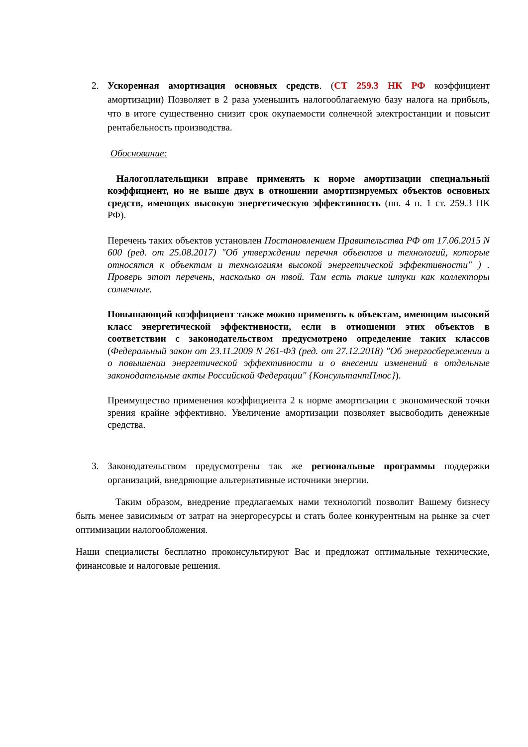2. Ускоренная амортизация основных средств. (СТ 259.3 НК РФ коэффициент амортизации) Позволяет в 2 раза уменьшить налогооблагаемую базу налога на прибыль, что в итоге существенно снизит срок окупаемости солнечной электростанции и повысит рентабельность производства.
Обоснование:
Налогоплательщики вправе применять к норме амортизации специальный коэффициент, но не выше двух в отношении амортизируемых объектов основных средств, имеющих высокую энергетическую эффективность (пп. 4 п. 1 ст. 259.3 НК РФ).
Перечень таких объектов установлен Постановлением Правительства РФ от 17.06.2015 N 600 (ред. от 25.08.2017) "Об утверждении перечня объектов и технологий, которые относятся к объектам и технологиям высокой энергетической эффективности" ) . Проверь этот перечень, насколько он твой. Там есть такие штуки как коллекторы солнечные.
Повышающий коэффициент также можно применять к объектам, имеющим высокий класс энергетической эффективности, если в отношении этих объектов в соответствии с законодательством предусмотрено определение таких классов (Федеральный закон от 23.11.2009 N 261-ФЗ (ред. от 27.12.2018) "Об энергосбережении и о повышении энергетической эффективности и о внесении изменений в отдельные законодательные акты Российской Федерации" {КонсультантПлюс}).
Преимущество применения коэффициента 2 к норме амортизации с экономической точки зрения крайне эффективно. Увеличение амортизации позволяет высвободить денежные средства.
3. Законодательством предусмотрены так же региональные программы поддержки организаций, внедряющие альтернативные источники энергии.
Таким образом, внедрение предлагаемых нами технологий позволит Вашему бизнесу быть менее зависимым от затрат на энергоресурсы и стать более конкурентным на рынке за счет оптимизации налогообложения.
Наши специалисты бесплатно проконсультируют Вас и предложат оптимальные технические, финансовые и налоговые решения.